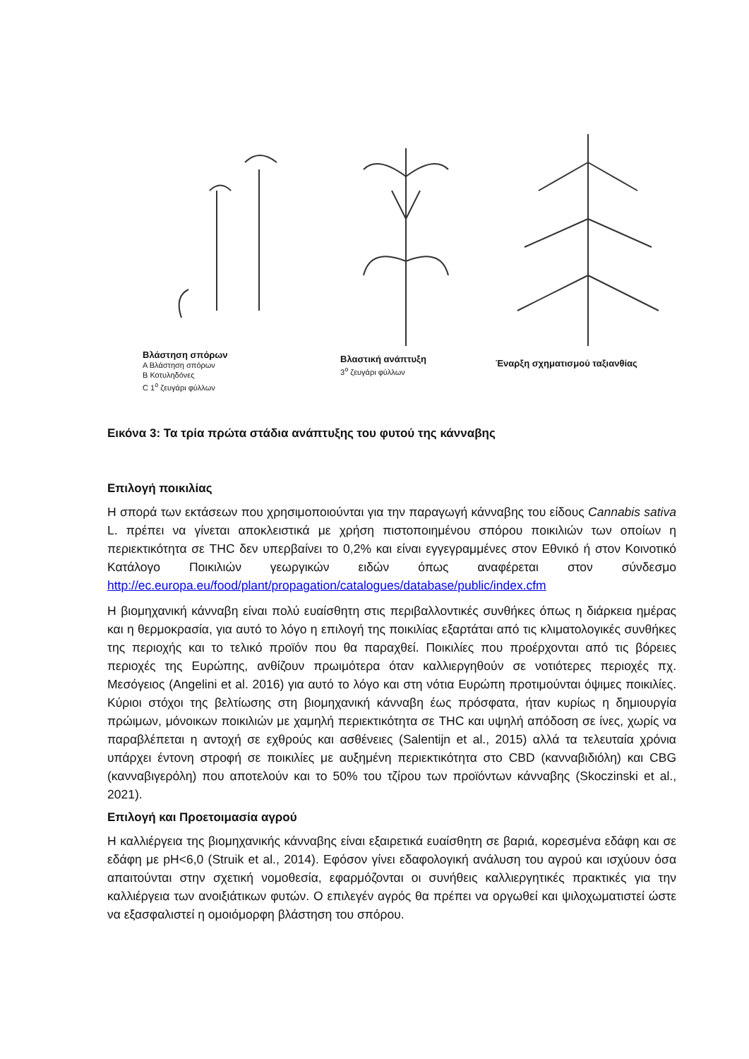Βλάστηση σπόρων
A Βλάστηση σπόρων
B Κοτυληδόνες
C 1<sup>ο</sup> ζευγάρι φύλλων
Βλαστική ανάπτυξη
3<sup>ο</sup> ζευγάρι φύλλων
Έναρξη σχηματισμού ταξιανθίας
Εικόνα 3: Τα τρία πρώτα στάδια ανάπτυξης του φυτού της κάνναβης
Επιλογή ποικιλίας
Η σπορά των εκτάσεων που χρησιμοποιούνται για την παραγωγή κάνναβης του είδους Cannabis sativa L. πρέπει να γίνεται αποκλειστικά με χρήση πιστοποιημένου σπόρου ποικιλιών των οποίων η περιεκτικότητα σε THC δεν υπερβαίνει το 0,2% και είναι εγγεγραμμένες στον Εθνικό ή στον Κοινοτικό Κατάλογο Ποικιλιών γεωργικών ειδών όπως αναφέρεται στον σύνδεσμο http://ec.europa.eu/food/plant/propagation/catalogues/database/public/index.cfm
Η βιομηχανική κάνναβη είναι πολύ ευαίσθητη στις περιβαλλοντικές συνθήκες όπως η διάρκεια ημέρας και η θερμοκρασία, για αυτό το λόγο η επιλογή της ποικιλίας εξαρτάται από τις κλιματολογικές συνθήκες της περιοχής και το τελικό προϊόν που θα παραχθεί. Ποικιλίες που προέρχονται από τις βόρειες περιοχές της Ευρώπης, ανθίζουν πρωιμότερα όταν καλλιεργηθούν σε νοτιότερες περιοχές πχ. Μεσόγειος (Angelini et al. 2016) για αυτό το λόγο και στη νότια Ευρώπη προτιμούνται όψιμες ποικιλίες. Κύριοι στόχοι της βελτίωσης στη βιομηχανική κάνναβη έως πρόσφατα, ήταν κυρίως η δημιουργία πρώιμων, μόνοικων ποικιλιών με χαμηλή περιεκτικότητα σε THC και υψηλή απόδοση σε ίνες, χωρίς να παραβλέπεται η αντοχή σε εχθρούς και ασθένειες (Salentijn et al., 2015) αλλά τα τελευταία χρόνια υπάρχει έντονη στροφή σε ποικιλίες με αυξημένη περιεκτικότητα στο CBD (κανναβιδιόλη) και CBG (κανναβιγερόλη) που αποτελούν και το 50% του τζίρου των προϊόντων κάνναβης (Skoczinski et al., 2021).
Επιλογή και Προετοιμασία αγρού
Η καλλιέργεια της βιομηχανικής κάνναβης είναι εξαιρετικά ευαίσθητη σε βαριά, κορεσμένα εδάφη και σε εδάφη με pH<6,0 (Struik et al., 2014). Εφόσον γίνει εδαφολογική ανάλυση του αγρού και ισχύουν όσα απαιτούνται στην σχετική νομοθεσία, εφαρμόζονται οι συνήθεις καλλιεργητικές πρακτικές για την καλλιέργεια των ανοιξιάτικων φυτών. Ο επιλεγέν αγρός θα πρέπει να οργωθεί και ψιλοχωματιστεί ώστε να εξασφαλιστεί η ομοιόμορφη βλάστηση του σπόρου.